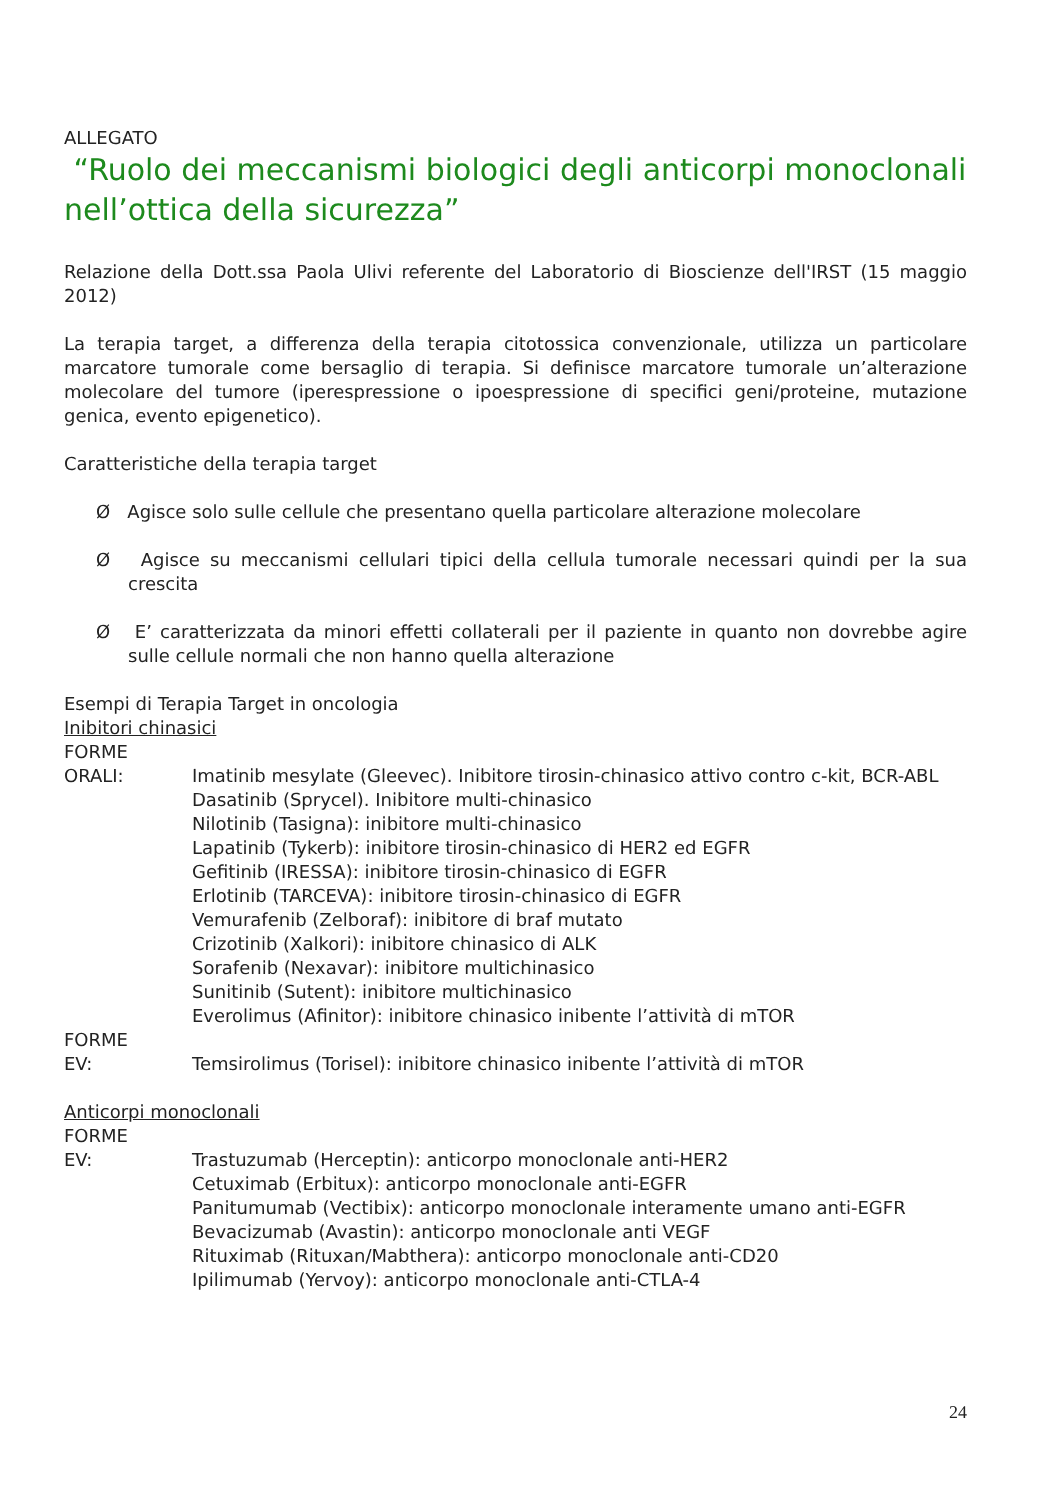ALLEGATO
“Ruolo dei meccanismi biologici degli anticorpi monoclonali nell’ottica della sicurezza”
Relazione della Dott.ssa Paola Ulivi referente del Laboratorio di Bioscienze dell'IRST (15 maggio 2012)
La terapia target, a differenza della terapia citotossica convenzionale, utilizza un particolare marcatore tumorale come bersaglio di terapia. Si definisce marcatore tumorale un’alterazione molecolare del tumore (iperespressione o ipoespressione di specifici geni/proteine, mutazione genica, evento epigenetico).
Caratteristiche della terapia target
Ø Agisce solo sulle cellule che presentano quella particolare alterazione molecolare
Ø Agisce su meccanismi cellulari tipici della cellula tumorale necessari quindi per la sua crescita
Ø E’ caratterizzata da minori effetti collaterali per il paziente in quanto non dovrebbe agire sulle cellule normali che non hanno quella alterazione
Esempi di Terapia Target in oncologia
Inibitori chinasici
FORME
ORALI: Imatinib mesylate (Gleevec). Inibitore tirosin-chinasico attivo contro c-kit, BCR-ABL
Dasatinib (Sprycel). Inibitore multi-chinasico
Nilotinib (Tasigna): inibitore multi-chinasico
Lapatinib (Tykerb): inibitore tirosin-chinasico di HER2 ed EGFR
Gefitinib (IRESSA): inibitore tirosin-chinasico di EGFR
Erlotinib (TARCEVA): inibitore tirosin-chinasico di EGFR
Vemurafenib (Zelboraf): inibitore di braf mutato
Crizotinib (Xalkori): inibitore chinasico di ALK
Sorafenib (Nexavar): inibitore multichinasico
Sunitinib (Sutent): inibitore multichinasico
Everolimus (Afinitor): inibitore chinasico inibente l’attività di mTOR
FORME
EV: Temsirolimus (Torisel): inibitore chinasico inibente l’attività di mTOR
Anticorpi monoclonali
FORME
EV: Trastuzumab (Herceptin): anticorpo monoclonale anti-HER2
Cetuximab (Erbitux): anticorpo monoclonale anti-EGFR
Panitumumab (Vectibix): anticorpo monoclonale interamente umano anti-EGFR
Bevacizumab (Avastin): anticorpo monoclonale anti VEGF
Rituximab (Rituxan/Mabthera): anticorpo monoclonale anti-CD20
Ipilimumab (Yervoy): anticorpo monoclonale anti-CTLA-4
24